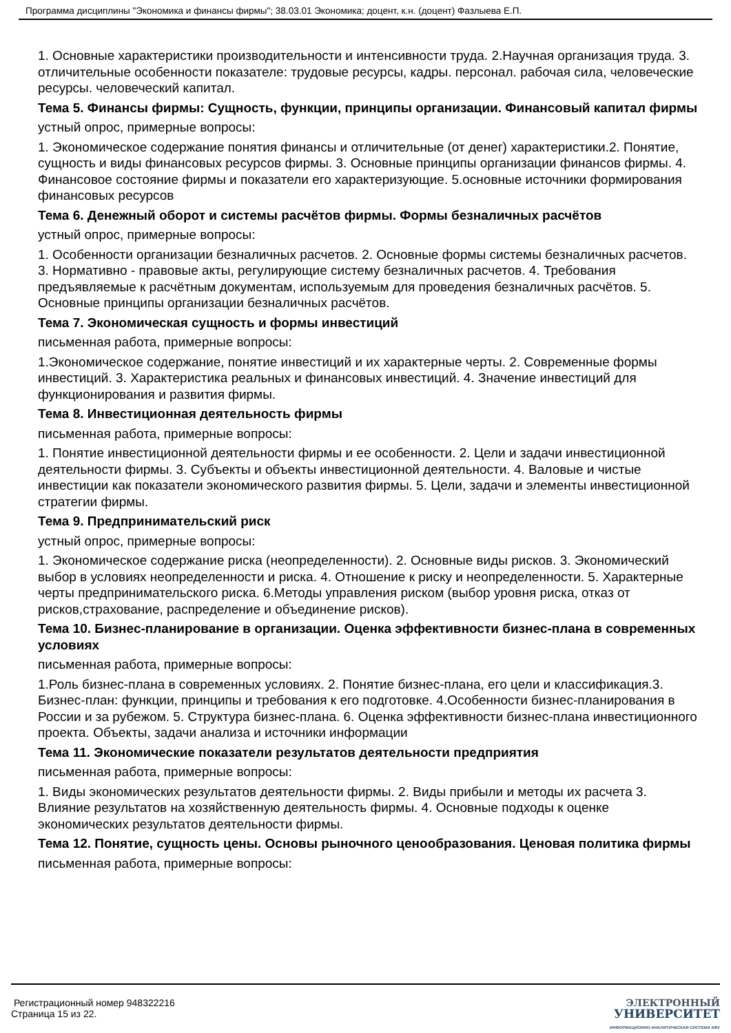Программа дисциплины "Экономика и финансы фирмы"; 38.03.01 Экономика; доцент, к.н. (доцент) Фазлыева Е.П.
1. Основные характеристики производительности и интенсивности труда. 2.Научная организация труда. 3. отличительные особенности показателе: трудовые ресурсы, кадры. персонал. рабочая сила, человеческие ресурсы. человеческий капитал.
Тема 5. Финансы фирмы: Сущность, функции, принципы организации. Финансовый капитал фирмы
устный опрос, примерные вопросы:
1. Экономическое содержание понятия финансы и отличительные (от денег) характеристики.2. Понятие, сущность и виды финансовых ресурсов фирмы. 3. Основные принципы организации финансов фирмы. 4. Финансовое состояние фирмы и показатели его характеризующие. 5.основные источники формирования финансовых ресурсов
Тема 6. Денежный оборот и системы расчётов фирмы. Формы безналичных расчётов
устный опрос, примерные вопросы:
1. Особенности организации безналичных расчетов. 2. Основные формы системы безналичных расчетов. 3. Нормативно - правовые акты, регулирующие систему безналичных расчетов. 4. Требования предъявляемые к расчётным документам, используемым для проведения безналичных расчётов. 5. Основные принципы организации безналичных расчётов.
Тема 7. Экономическая сущность и формы инвестиций
письменная работа, примерные вопросы:
1.Экономическое содержание, понятие инвестиций и их характерные черты. 2. Современные формы инвестиций. 3. Характеристика реальных и финансовых инвестиций. 4. Значение инвестиций для функционирования и развития фирмы.
Тема 8. Инвестиционная деятельность фирмы
письменная работа, примерные вопросы:
1. Понятие инвестиционной деятельности фирмы и ее особенности. 2. Цели и задачи инвестиционной деятельности фирмы. 3. Субъекты и объекты инвестиционной деятельности. 4. Валовые и чистые инвестиции как показатели экономического развития фирмы. 5. Цели, задачи и элементы инвестиционной стратегии фирмы.
Тема 9. Предпринимательский риск
устный опрос, примерные вопросы:
1. Экономическое содержание риска (неопределенности). 2. Основные виды рисков. 3. Экономический выбор в условиях неопределенности и риска. 4. Отношение к риску и неопределенности. 5. Характерные черты предпринимательского риска. 6.Методы управления риском (выбор уровня риска, отказ от рисков,страхование, распределение и объединение рисков).
Тема 10. Бизнес-планирование в организации. Оценка эффективности бизнес-плана в современных условиях
письменная работа, примерные вопросы:
1.Роль бизнес-плана в современных условиях. 2. Понятие бизнес-плана, его цели и классификация.3. Бизнес-план: функции, принципы и требования к его подготовке. 4.Особенности бизнес-планирования в России и за рубежом. 5. Структура бизнес-плана. 6. Оценка эффективности бизнес-плана инвестиционного проекта. Объекты, задачи анализа и источники информации
Тема 11. Экономические показатели результатов деятельности предприятия
письменная работа, примерные вопросы:
1. Виды экономических результатов деятельности фирмы. 2. Виды прибыли и методы их расчета 3. Влияние результатов на хозяйственную деятельность фирмы. 4. Основные подходы к оценке экономических результатов деятельности фирмы.
Тема 12. Понятие, сущность цены. Основы рыночного ценообразования. Ценовая политика фирмы
письменная работа, примерные вопросы:
Регистрационный номер 948322216
Страница 15 из 22.
ЭЛЕКТРОННЫЙ
УНИВЕРСИТЕТ
ИНФОРМАЦИОННО-АНАЛИТИЧЕСКАЯ СИСТЕМА КФУ